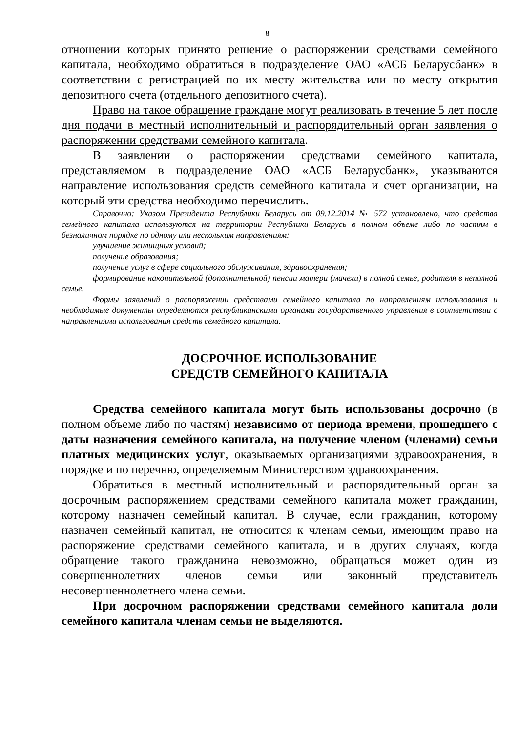8
отношении которых принято решение о распоряжении средствами семейного капитала, необходимо обратиться в подразделение ОАО «АСБ Беларусбанк» в соответствии с регистрацией по их месту жительства или по месту открытия депозитного счета (отдельного депозитного счета).
Право на такое обращение граждане могут реализовать в течение 5 лет после дня подачи в местный исполнительный и распорядительный орган заявления о распоряжении средствами семейного капитала.
В заявлении о распоряжении средствами семейного капитала, представляемом в подразделение ОАО «АСБ Беларусбанк», указываются направление использования средств семейного капитала и счет организации, на который эти средства необходимо перечислить.
Справочно: Указом Президента Республики Беларусь от 09.12.2014 № 572 установлено, что средства семейного капитала используются на территории Республики Беларусь в полном объеме либо по частям в безналичном порядке по одному или нескольким направлениям:
улучшение жилищных условий;
получение образования;
получение услуг в сфере социального обслуживания, здравоохранения;
формирование накопительной (дополнительной) пенсии матери (мачехи) в полной семье, родителя в неполной семье.
Формы заявлений о распоряжении средствами семейного капитала по направлениям использования и необходимые документы определяются республиканскими органами государственного управления в соответствии с направлениями использования средств семейного капитала.
ДОСРОЧНОЕ ИСПОЛЬЗОВАНИЕ
СРЕДСТВ СЕМЕЙНОГО КАПИТАЛА
Средства семейного капитала могут быть использованы досрочно (в полном объеме либо по частям) независимо от периода времени, прошедшего с даты назначения семейного капитала, на получение членом (членами) семьи платных медицинских услуг, оказываемых организациями здравоохранения, в порядке и по перечню, определяемым Министерством здравоохранения.
Обратиться в местный исполнительный и распорядительный орган за досрочным распоряжением средствами семейного капитала может гражданин, которому назначен семейный капитал. В случае, если гражданин, которому назначен семейный капитал, не относится к членам семьи, имеющим право на распоряжение средствами семейного капитала, и в других случаях, когда обращение такого гражданина невозможно, обращаться может один из совершеннолетних членов семьи или законный представитель несовершеннолетнего члена семьи.
При досрочном распоряжении средствами семейного капитала доли семейного капитала членам семьи не выделяются.